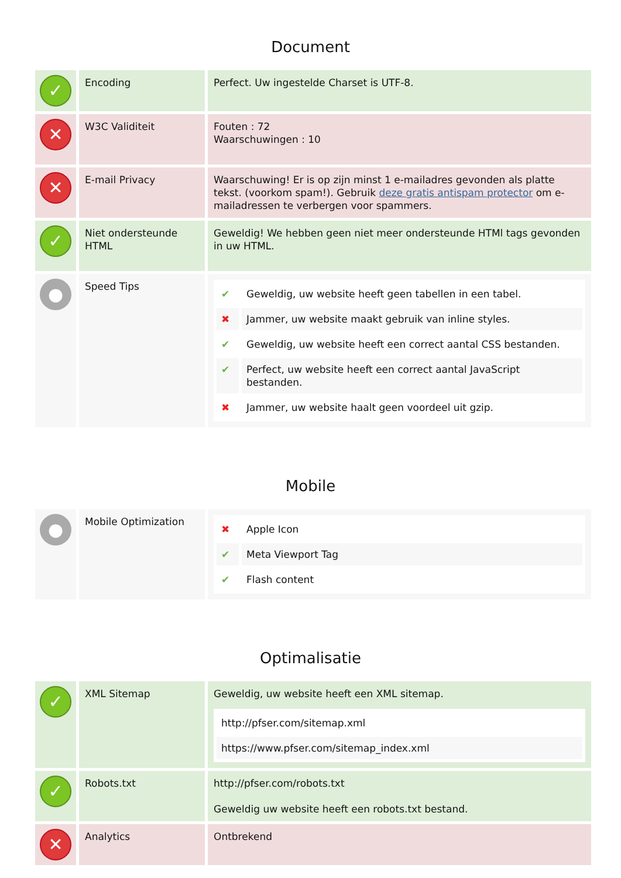Document
| ✓ | Encoding | Perfect. Uw ingestelde Charset is UTF-8. |
| ✕ | W3C Validiteit | Fouten : 72 Waarschuwingen : 10 |
| ✕ | E-mail Privacy | Waarschuwing! Er is op zijn minst 1 e-mailadres gevonden als platte tekst. (voorkom spam!). Gebruik deze gratis antispam protector om e-mailadressen te verbergen voor spammers. |
| ✓ | Niet ondersteunde HTML | Geweldig! We hebben geen niet meer ondersteunde HTMl tags gevonden in uw HTML. |
| ● | Speed Tips | / ✔ / Geweldig, uw website heeft geen tabellen in een tabel. / / ✖ / Jammer, uw website maakt gebruik van inline styles. / / ✔ / Geweldig, uw website heeft een correct aantal CSS bestanden. / / ✔ / Perfect, uw website heeft een correct aantal JavaScript bestanden. / / ✖ / Jammer, uw website haalt geen voordeel uit gzip. / |
Mobile
| ● | Mobile Optimization | / ✖ / Apple Icon / / ✔ / Meta Viewport Tag / / ✔ / Flash content / |
Optimalisatie
| ✓ | XML Sitemap | Geweldig, uw website heeft een XML sitemap. / http://pfser.com/sitemap.xml / / https://www.pfser.com/sitemap_index.xml / |
| ✓ | Robots.txt | http://pfser.com/robots.txt Geweldig uw website heeft een robots.txt bestand. |
| ✕ | Analytics | Ontbrekend |